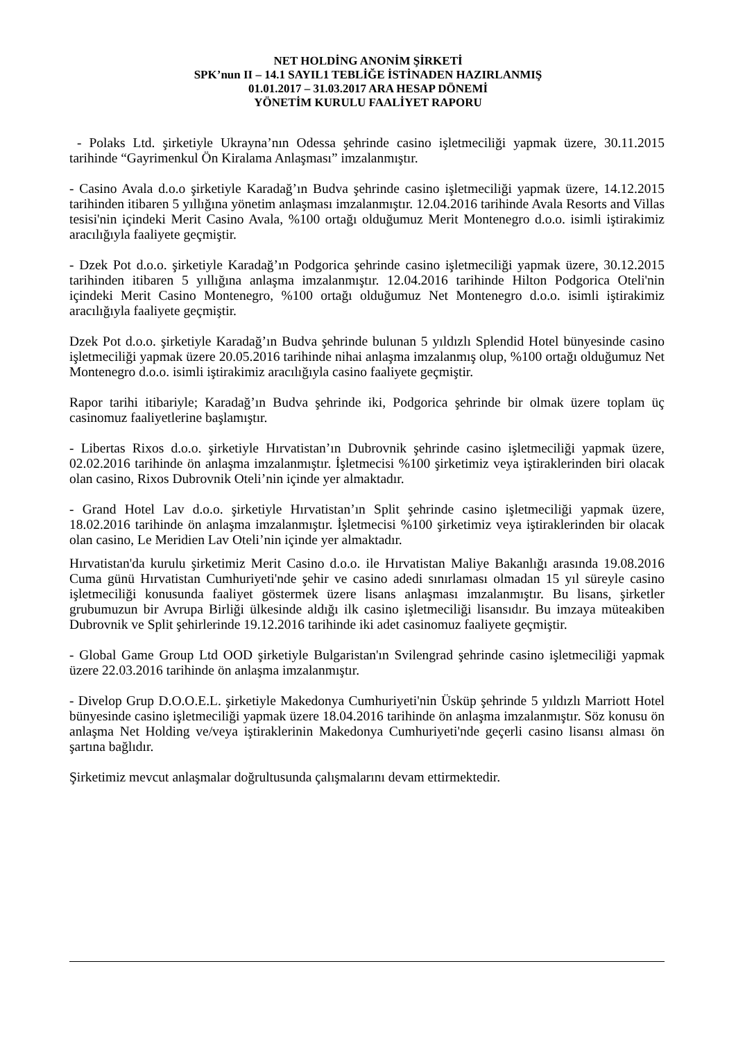NET HOLDİNG ANONİM ŞİRKETİ
SPK’nun II – 14.1 SAYIL1 TEBLİĞE İSTİNADEN HAZIRLANMIŞ
01.01.2017 – 31.03.2017 ARA HESAP DÖNEMİ
YÖNETİM KURULU FAALİYET RAPORU
- Polaks Ltd. şirketiyle Ukrayna’nın Odessa şehrinde casino işletmeciliği yapmak üzere, 30.11.2015 tarihinde “Gayrimenkul Ön Kiralama Anlaşması” imzalanmıştır.
- Casino Avala d.o.o şirketiyle Karadağ’ın Budva şehrinde casino işletmeciliği yapmak üzere, 14.12.2015 tarihinden itibaren 5 yıllığına yönetim anlaşması imzalanmıştır. 12.04.2016 tarihinde Avala Resorts and Villas tesisi'nin içindeki Merit Casino Avala, %100 ortağı olduğumuz Merit Montenegro d.o.o. isimli iştirakimiz aracılığıyla faaliyete geçmiştir.
- Dzek Pot d.o.o. şirketiyle Karadağ’ın Podgorica şehrinde casino işletmeciliği yapmak üzere, 30.12.2015 tarihinden itibaren 5 yıllığına anlaşma imzalanmıştır. 12.04.2016 tarihinde Hilton Podgorica Oteli'nin içindeki Merit Casino Montenegro, %100 ortağı olduğumuz Net Montenegro d.o.o. isimli iştirakimiz aracılığıyla faaliyete geçmiştir.
Dzek Pot d.o.o. şirketiyle Karadağ’ın Budva şehrinde bulunan 5 yıldızlı Splendid Hotel bünyesinde casino işletmeciliği yapmak üzere 20.05.2016 tarihinde nihai anlaşma imzalanmış olup, %100 ortağı olduğumuz Net Montenegro d.o.o. isimli iştirakimiz aracılığıyla casino faaliyete geçmiştir.
Rapor tarihi itibariyle; Karadağ’ın Budva şehrinde iki, Podgorica şehrinde bir olmak üzere toplam üç casinomuz faaliyetlerine başlamıştır.
- Libertas Rixos d.o.o. şirketiyle Hırvatistan’ın Dubrovnik şehrinde casino işletmeciliği yapmak üzere, 02.02.2016 tarihinde ön anlaşma imzalanmıştır. İşletmecisi %100 şirketimiz veya iştiraklerinden biri olacak olan casino, Rixos Dubrovnik Oteli’nin içinde yer almaktadır.
- Grand Hotel Lav d.o.o. şirketiyle Hırvatistan’ın Split şehrinde casino işletmeciliği yapmak üzere, 18.02.2016 tarihinde ön anlaşma imzalanmıştır. İşletmecisi %100 şirketimiz veya iştiraklerinden bir olacak olan casino, Le Meridien Lav Oteli’nin içinde yer almaktadır.
Hırvatistan'da kurulu şirketimiz Merit Casino d.o.o. ile Hırvatistan Maliye Bakanlığı arasında 19.08.2016 Cuma günü Hırvatistan Cumhuriyeti'nde şehir ve casino adedi sınırlaması olmadan 15 yıl süreyle casino işletmeciliği konusunda faaliyet göstermek üzere lisans anlaşması imzalanmıştır. Bu lisans, şirketler grubumuzun bir Avrupa Birliği ülkesinde aldığı ilk casino işletmeciliği lisansıdır. Bu imzaya müteakiben Dubrovnik ve Split şehirlerinde 19.12.2016 tarihinde iki adet casinomuz faaliyete geçmiştir.
- Global Game Group Ltd OOD şirketiyle Bulgaristan'ın Svilengrad şehrinde casino işletmeciliği yapmak üzere 22.03.2016 tarihinde ön anlaşma imzalanmıştır.
- Divelop Grup D.O.O.E.L. şirketiyle Makedonya Cumhuriyeti'nin Üsküp şehrinde 5 yıldızlı Marriott Hotel bünyesinde casino işletmeciliği yapmak üzere 18.04.2016 tarihinde ön anlaşma imzalanmıştır. Söz konusu ön anlaşma Net Holding ve/veya iştiraklerinin Makedonya Cumhuriyeti'nde geçerli casino lisansı alması ön şartına bağlıdır.
Şirketimiz mevcut anlaşmalar doğrultusunda çalışmalarını devam ettirmektedir.